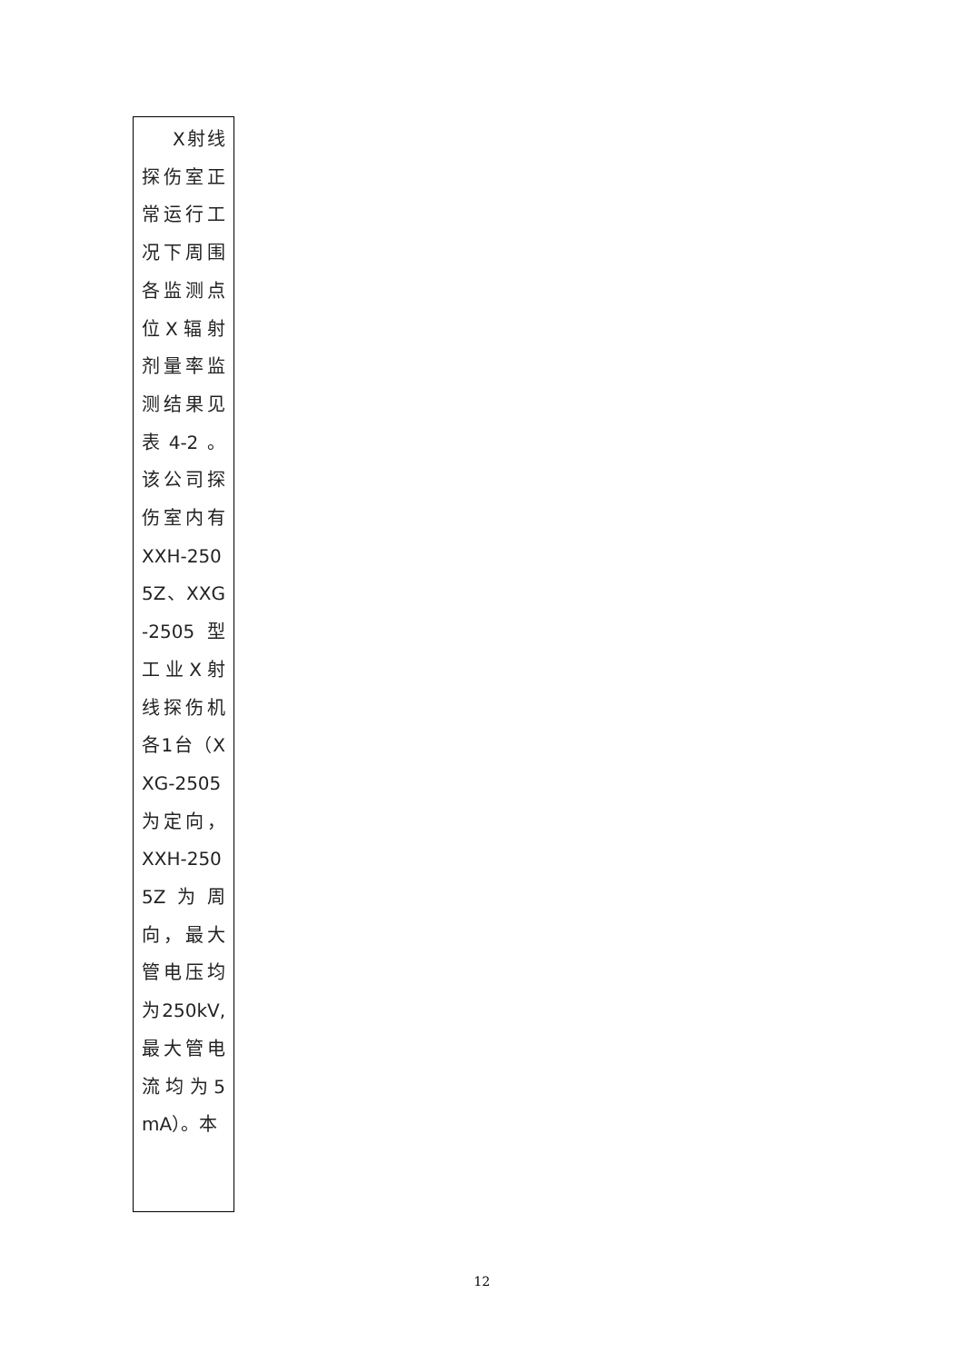| X射线探伤室正常运行工况下周围各监测点位X辐射剂量率监测结果见表4-2。该公司探伤室内有XXH-2505Z、XXG-2505型工业X射线探伤机各1台（XXG-2505为定向，XXH-2505Z为周向，最大管电压均为250kV,最大管电流均为5mA）。本 |
12